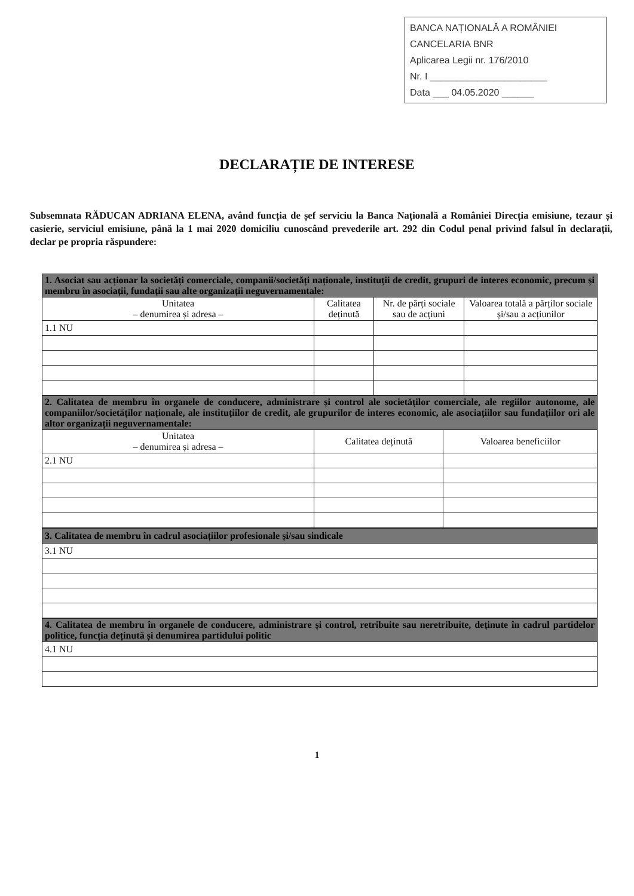BANCA NAȚIONALĂ A ROMÂNIEI
CANCELARIA BNR
Aplicarea Legii nr. 176/2010
Nr. I ______________________
Data ___ 04.05.2020 ______
DECLARAȚIE DE INTERESE
Subsemnata RĂDUCAN ADRIANA ELENA, având funcția de șef serviciu la Banca Națională a României Direcția emisiune, tezaur și casierie, serviciul emisiune, până la 1 mai 2020 domiciliu cunoscând prevederile art. 292 din Codul penal privind falsul în declarații, declar pe propria răspundere:
| 1. Asociat sau acționar la societăți comerciale, companii/societăți naționale, instituții de credit, grupuri de interes economic, precum și membru în asociații, fundații sau alte organizații neguvernamentale: | | | |
| --- | --- | --- | --- |
| Unitatea – denumirea și adresa – | Calitatea deținută | Nr. de părți sociale sau de acțiuni | Valoarea totală a părților sociale și/sau a acțiunilor |
| 1.1 NU | | | |
| 2. Calitatea de membru în organele de conducere, administrare și control ale societăților comerciale, ale regiilor autonome, ale companiilor/societăților naționale, ale instituțiilor de credit, ale grupurilor de interes economic, ale asociațiilor sau fundațiilor ori ale altor organizații neguvernamentale: | | |
| --- | --- | --- |
| Unitatea – denumirea și adresa – | Calitatea deținută | Valoarea beneficiilor |
| 2.1 NU | | |
| 3. Calitatea de membru în cadrul asociațiilor profesionale și/sau sindicale |
| --- |
| 3.1 NU |
| 4. Calitatea de membru în organele de conducere, administrare și control, retribuite sau neretribuite, deținute în cadrul partidelor politice, funcția deținută și denumirea partidului politic |
| --- |
| 4.1 NU |
1